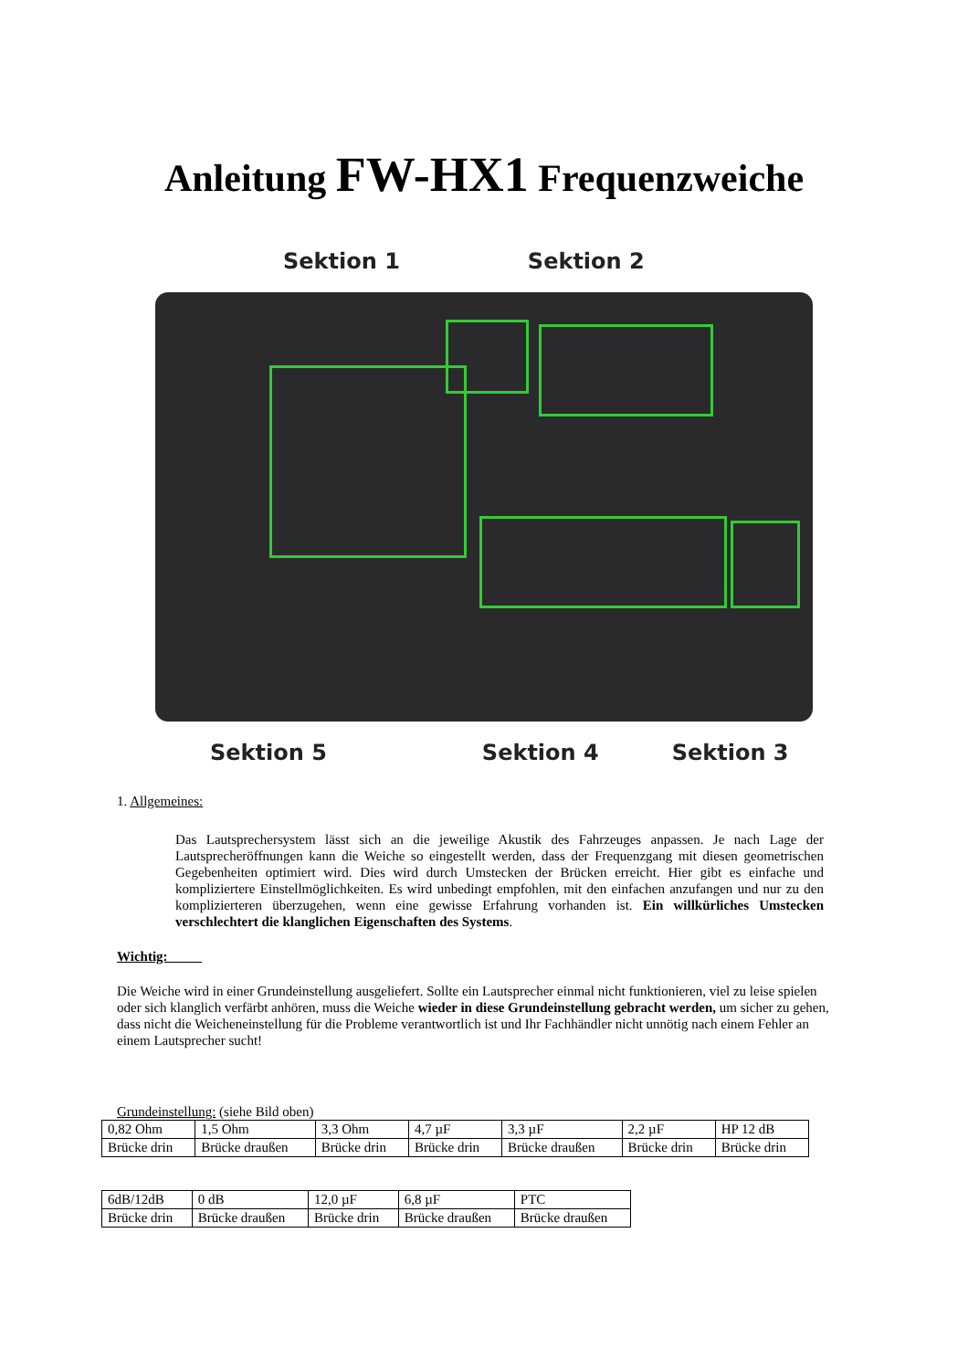Anleitung FW-HX1 Frequenzweiche
Sektion 1 Sektion 2
Sektion 5 Sektion 4 Sektion 3
1. Allgemeines:
Das Lautsprechersystem lässt sich an die jeweilige Akustik des Fahrzeuges anpassen. Je nach Lage der Lautsprecheröffnungen kann die Weiche so eingestellt werden, dass der Frequenzgang mit diesen geometrischen Gegebenheiten optimiert wird. Dies wird durch Umstecken der Brücken erreicht. Hier gibt es einfache und kompliziertere Einstellmöglichkeiten. Es wird unbedingt empfohlen, mit den einfachen anzufangen und nur zu den komplizierteren überzugehen, wenn eine gewisse Erfahrung vorhanden ist. Ein willkürliches Umstecken verschlechtert die klanglichen Eigenschaften des Systems.
Wichtig:
Die Weiche wird in einer Grundeinstellung ausgeliefert. Sollte ein Lautsprecher einmal nicht funktionieren, viel zu leise spielen oder sich klanglich verfärbt anhören, muss die Weiche wieder in diese Grundeinstellung gebracht werden, um sicher zu gehen, dass nicht die Weicheneinstellung für die Probleme verantwortlich ist und Ihr Fachhändler nicht unnötig nach einem Fehler an einem Lautsprecher sucht!
Grundeinstellung: (siehe Bild oben)
| 0,82 Ohm | 1,5 Ohm | 3,3 Ohm | 4,7 µF | 3,3 µF | 2,2 µF | HP 12 dB |
| Brücke drin | Brücke draußen | Brücke drin | Brücke drin | Brücke draußen | Brücke drin | Brücke drin |
| 6dB/12dB | 0 dB | 12,0 µF | 6,8 µF | PTC |
| Brücke drin | Brücke draußen | Brücke drin | Brücke draußen | Brücke draußen |